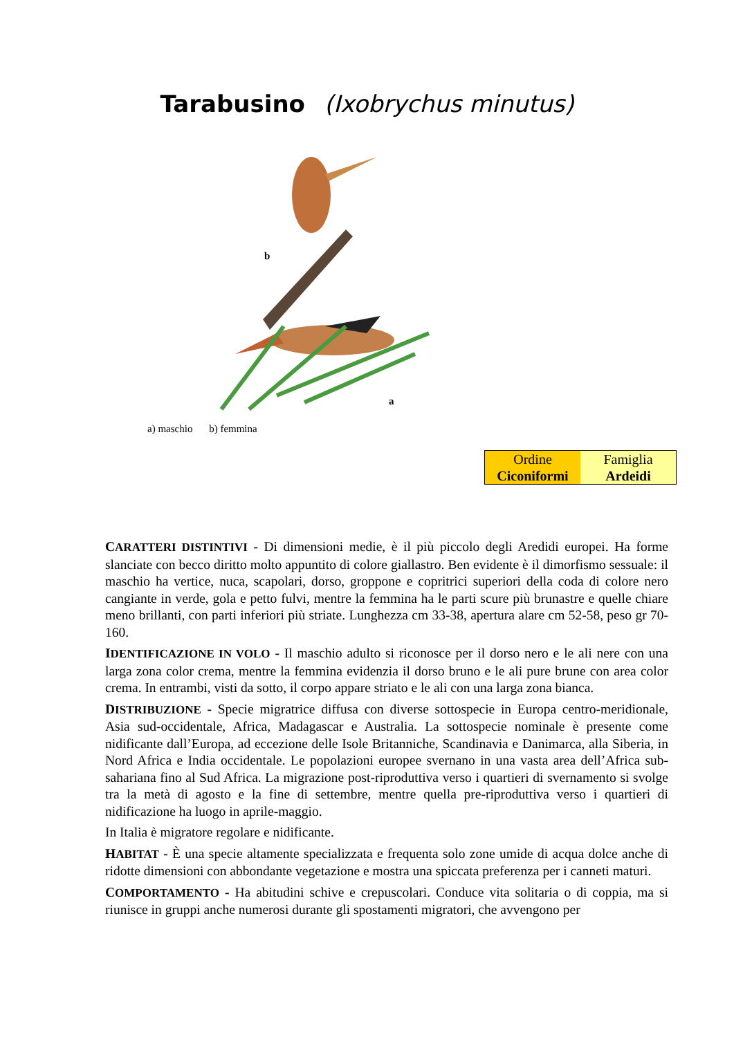Tarabusino (Ixobrychus minutus)
b
a
a) maschio b) femmina
| Ordine Ciconiformi | Famiglia Ardeidi |
CARATTERI DISTINTIVI - Di dimensioni medie, è il più piccolo degli Aredidi europei. Ha forme slanciate con becco diritto molto appuntito di colore giallastro. Ben evidente è il dimorfismo sessuale: il maschio ha vertice, nuca, scapolari, dorso, groppone e copritrici superiori della coda di colore nero cangiante in verde, gola e petto fulvi, mentre la femmina ha le parti scure più brunastre e quelle chiare meno brillanti, con parti inferiori più striate. Lunghezza cm 33-38, apertura alare cm 52-58, peso gr 70-160.
IDENTIFICAZIONE IN VOLO - Il maschio adulto si riconosce per il dorso nero e le ali nere con una larga zona color crema, mentre la femmina evidenzia il dorso bruno e le ali pure brune con area color crema. In entrambi, visti da sotto, il corpo appare striato e le ali con una larga zona bianca.
DISTRIBUZIONE - Specie migratrice diffusa con diverse sottospecie in Europa centro-meridionale, Asia sud-occidentale, Africa, Madagascar e Australia. La sottospecie nominale è presente come nidificante dall’Europa, ad eccezione delle Isole Britanniche, Scandinavia e Danimarca, alla Siberia, in Nord Africa e India occidentale. Le popolazioni europee svernano in una vasta area dell’Africa sub-sahariana fino al Sud Africa. La migrazione post-riproduttiva verso i quartieri di svernamento si svolge tra la metà di agosto e la fine di settembre, mentre quella pre-riproduttiva verso i quartieri di nidificazione ha luogo in aprile-maggio.
In Italia è migratore regolare e nidificante.
HABITAT - È una specie altamente specializzata e frequenta solo zone umide di acqua dolce anche di ridotte dimensioni con abbondante vegetazione e mostra una spiccata preferenza per i canneti maturi.
COMPORTAMENTO - Ha abitudini schive e crepuscolari. Conduce vita solitaria o di coppia, ma si riunisce in gruppi anche numerosi durante gli spostamenti migratori, che avvengono per